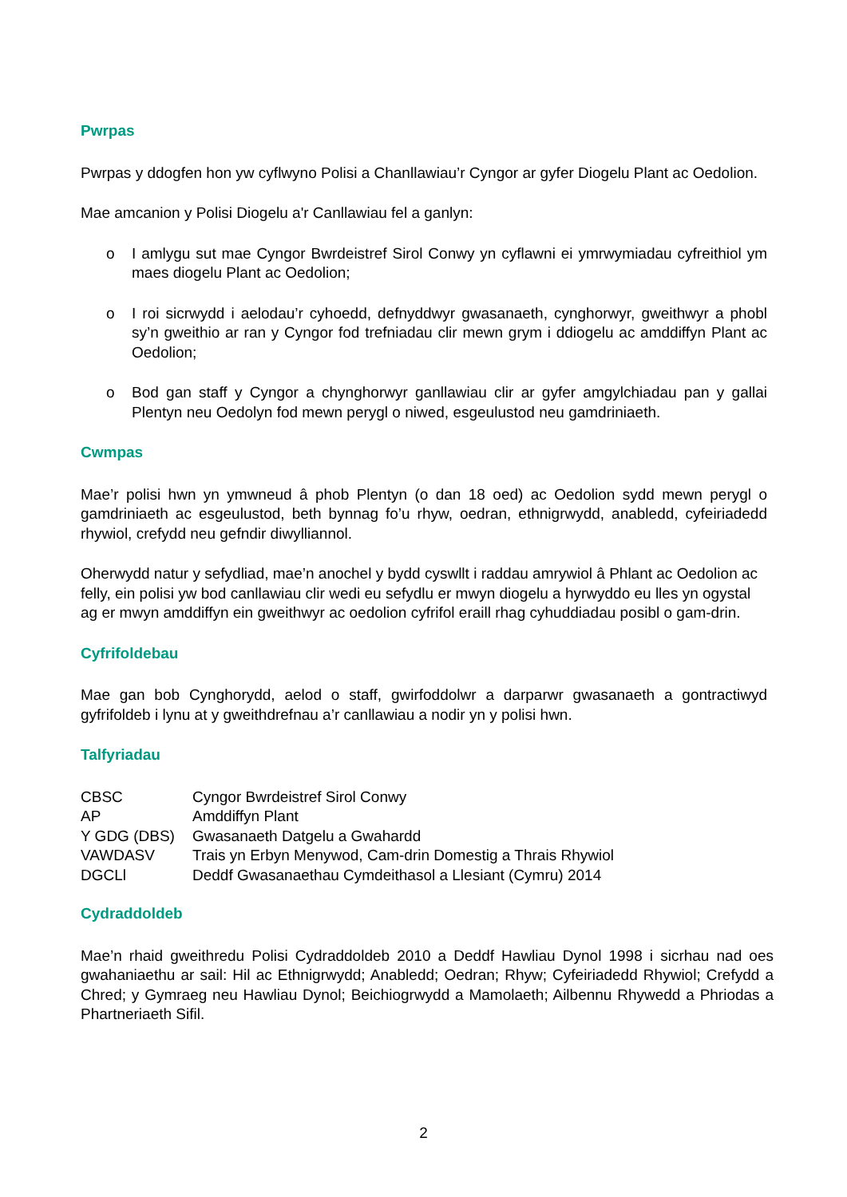Pwrpas
Pwrpas y ddogfen hon yw cyflwyno Polisi a Chanllawiau’r Cyngor ar gyfer Diogelu Plant ac Oedolion.
Mae amcanion y Polisi Diogelu a'r Canllawiau fel a ganlyn:
o I amlygu sut mae Cyngor Bwrdeistref Sirol Conwy yn cyflawni ei ymrwymiadau cyfreithiol ym maes diogelu Plant ac Oedolion;
o I roi sicrwydd i aelodau’r cyhoedd, defnyddwyr gwasanaeth, cynghorwyr, gweithwyr a phobl sy’n gweithio ar ran y Cyngor fod trefniadau clir mewn grym i ddiogelu ac amddiffyn Plant ac Oedolion;
o Bod gan staff y Cyngor a chynghorwyr ganllawiau clir ar gyfer amgylchiadau pan y gallai Plentyn neu Oedolyn fod mewn perygl o niwed, esgeulustod neu gamdriniaeth.
Cwmpas
Mae’r polisi hwn yn ymwneud â phob Plentyn (o dan 18 oed) ac Oedolion sydd mewn perygl o gamdriniaeth ac esgeulustod, beth bynnag fo’u rhyw, oedran, ethnigrwydd, anabledd, cyfeiriadedd rhywiol, crefydd neu gefndir diwylliannol.
Oherwydd natur y sefydliad, mae’n anochel y bydd cyswllt i raddau amrywiol â Phlant ac Oedolion ac felly, ein polisi yw bod canllawiau clir wedi eu sefydlu er mwyn diogelu a hyrwyddo eu lles yn ogystal ag er mwyn amddiffyn ein gweithwyr ac oedolion cyfrifol eraill rhag cyhuddiadau posibl o gam-drin.
Cyfrifoldebau
Mae gan bob Cynghorydd, aelod o staff, gwirfoddolwr a darparwr gwasanaeth a gontractiwyd gyfrifoldeb i lynu at y gweithdrefnau a’r canllawiau a nodir yn y polisi hwn.
Talfyriadau
| CBSC | Cyngor Bwrdeistref Sirol Conwy |
| AP | Amddiffyn Plant |
| Y GDG (DBS) | Gwasanaeth Datgelu a Gwahardd |
| VAWDASV | Trais yn Erbyn Menywod, Cam-drin Domestig a Thrais Rhywiol |
| DGCLl | Deddf Gwasanaethau Cymdeithasol a Llesiant (Cymru) 2014 |
Cydraddoldeb
Mae’n rhaid gweithredu Polisi Cydraddoldeb 2010 a Deddf Hawliau Dynol 1998 i sicrhau nad oes gwahaniaethu ar sail: Hil ac Ethnigrwydd; Anabledd; Oedran; Rhyw; Cyfeiriadedd Rhywiol; Crefydd a Chred; y Gymraeg neu Hawliau Dynol; Beichiogrwydd a Mamolaeth; Ailbennu Rhywedd a Phriodas a Phartneriaeth Sifil.
2